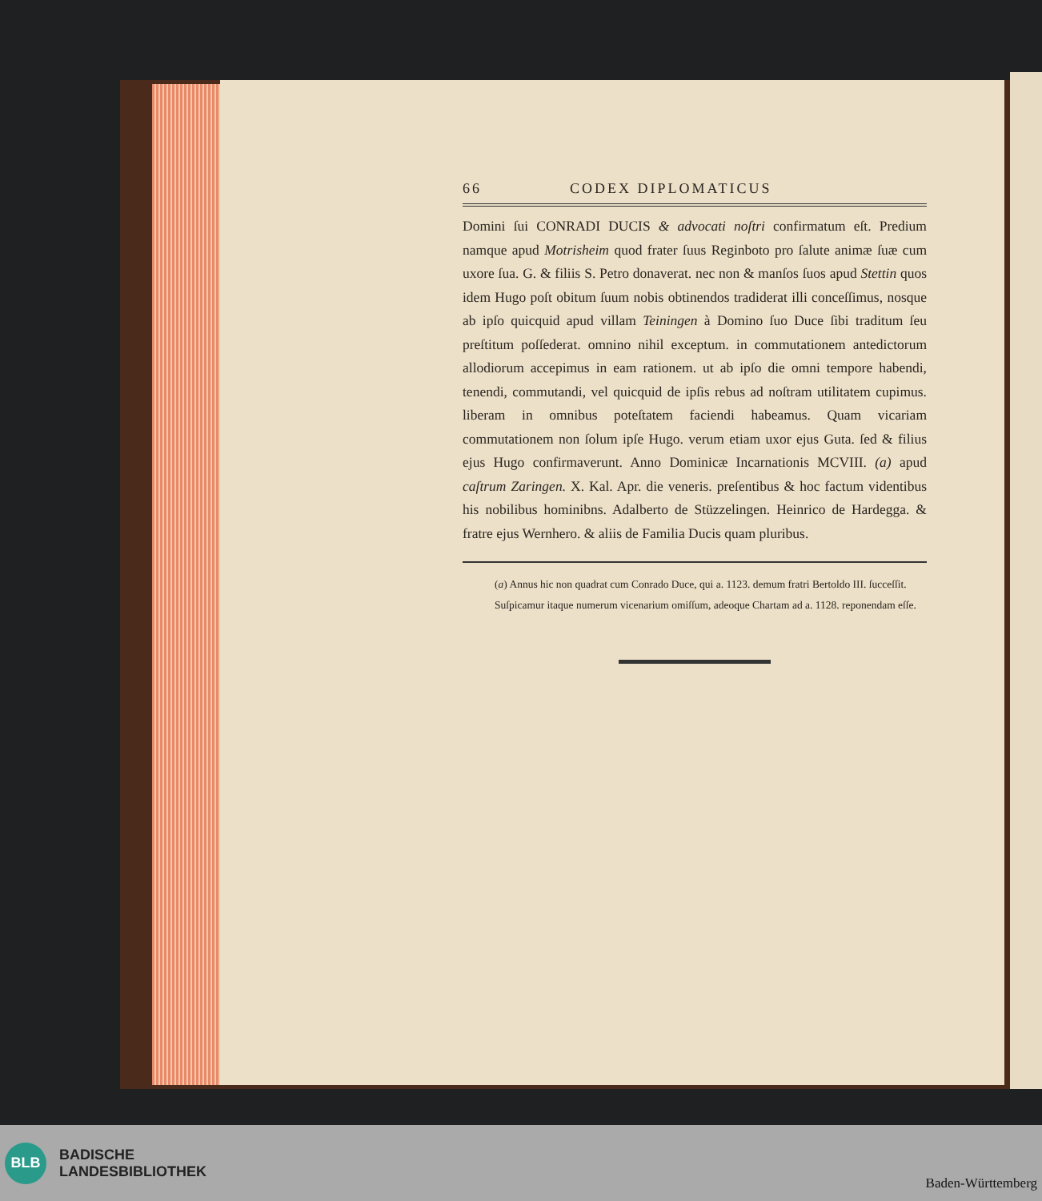66 CODEX DIPLOMATICUS
Domini ſui CONRADI DUCIS & advocati noſtri confirmatum eſt. Predium namque apud Motrisheim quod frater ſuus Reginboto pro ſalute animæ ſuæ cum uxore ſua. G. & filiis S. Petro donaverat. nec non & manſos ſuos apud Stettin quos idem Hugo poſt obitum ſuum nobis obtinendos tradiderat illi conceſſimus, nosque ab ipſo quicquid apud villam Teiningen à Domino ſuo Duce ſibi traditum ſeu preſtitum poſſederat. omnino nihil exceptum. in commutationem antedictorum allodiorum accepimus in eam rationem. ut ab ipſo die omni tempore habendi, tenendi, commutandi, vel quicquid de ipſis rebus ad noſtram utilitatem cupimus. liberam in omnibus poteſtatem faciendi habeamus. Quam vicariam commutationem non ſolum ipſe Hugo. verum etiam uxor ejus Guta. ſed & filius ejus Hugo confirmaverunt. Anno Dominicæ Incarnationis MCVIII. (a) apud caſtrum Zaringen. X. Kal. Apr. die veneris. preſentibus & hoc factum videntibus his nobilibus hominibns. Adalberto de Stüzzelingen. Heinrico de Hardegga. & fratre ejus Wernhero. & aliis de Familia Ducis quam pluribus.
(a) Annus hic non quadrat cum Conrado Duce, qui a. 1123. demum fratri Bertoldo III. ſucceſſit. Suſpicamur itaque numerum vicenarium omiſſum, adeoque Chartam ad a. 1128. reponendam eſſe.
BLB
BADISCHE
LANDESBIBLIOTHEK
Baden-Württemberg